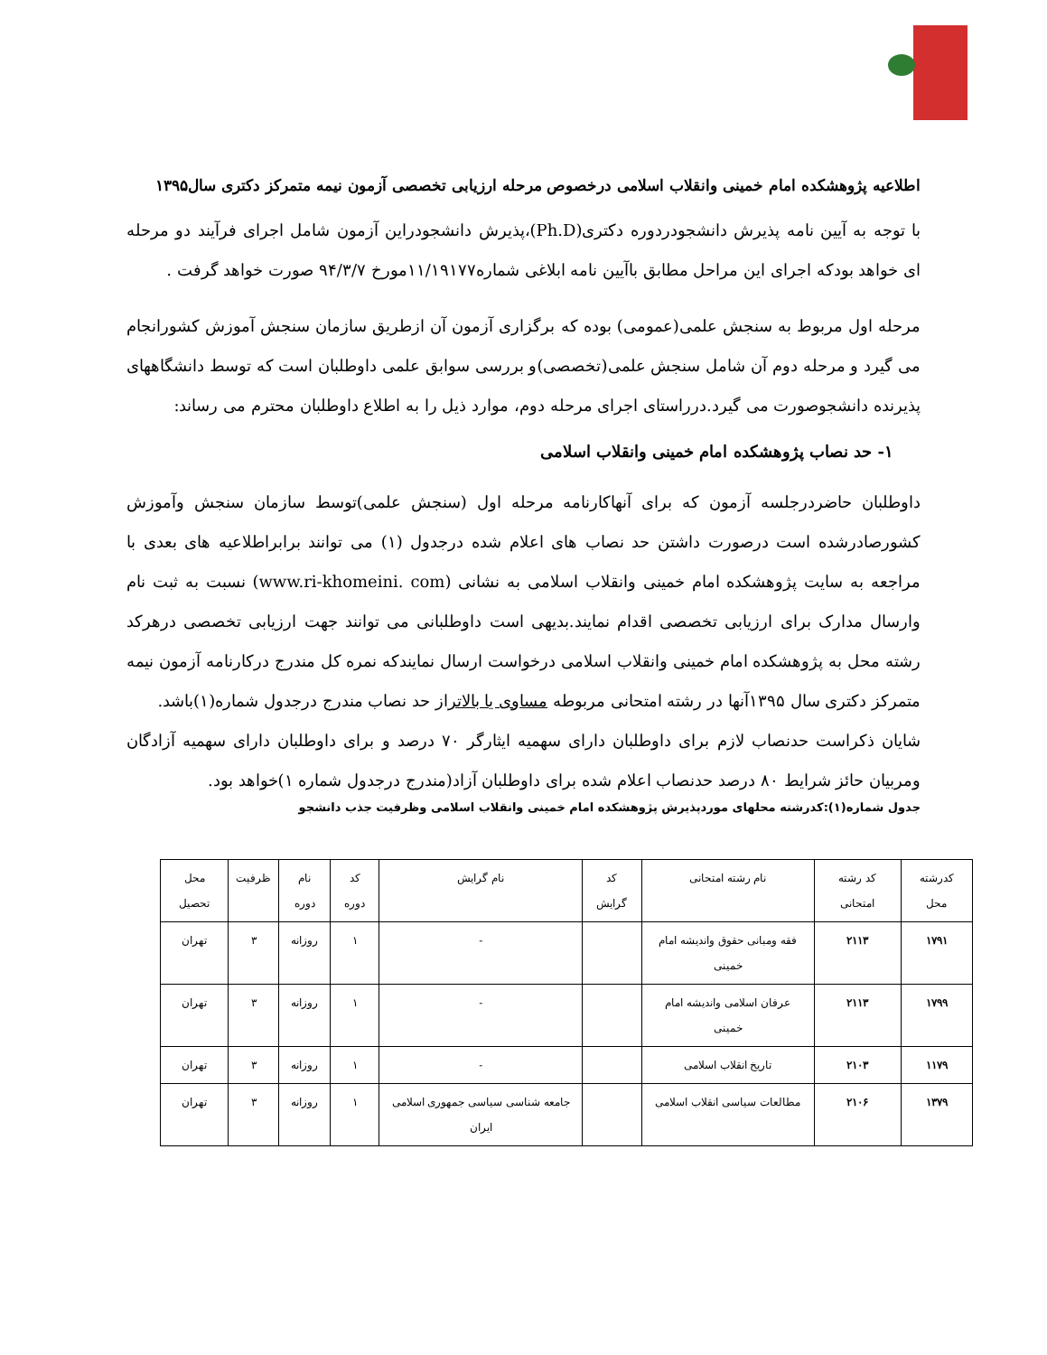اطلاعیه پژوهشکده امام خمینی وانقلاب اسلامی درخصوص مرحله ارزیابی تخصصی آزمون نیمه متمرکز دکتری سال۱۳۹۵
با توجه به آیین نامه پذیرش دانشجودردوره دکتری(Ph.D)،پذیرش دانشجودراین آزمون شامل اجرای فرآیند دو مرحله ای خواهد بودکه اجرای این مراحل مطابق باآیین نامه ابلاغی شماره۱۱/۱۹۱۷۷مورخ ۹۴/۳/۷ صورت خواهد گرفت .
مرحله اول مربوط به سنجش علمی(عمومی) بوده که برگزاری آزمون آن ازطریق سازمان سنجش آموزش کشورانجام می گیرد و مرحله دوم آن شامل سنجش علمی(تخصصی)و بررسی سوابق علمی داوطلبان است که توسط دانشگاههای پذیرنده دانشجوصورت می گیرد.درراستای اجرای مرحله دوم، موارد ذیل را به اطلاع داوطلبان محترم می رساند:
۱- حد نصاب پژوهشکده امام خمینی وانقلاب اسلامی
داوطلبان حاضردرجلسه آزمون که برای آنهاکارنامه مرحله اول (سنجش علمی)توسط سازمان سنجش وآموزش کشورصادرشده است درصورت داشتن حد نصاب های اعلام شده درجدول (۱) می توانند برابراطلاعیه های بعدی با مراجعه به سایت پژوهشکده امام خمینی وانقلاب اسلامی به نشانی (www.ri-khomeini. com) نسبت به ثبت نام وارسال مدارک برای ارزیابی تخصصی اقدام نمایند.بدیهی است داوطلبانی می توانند جهت ارزیابی تخصصی درهرکد رشته محل به پژوهشکده امام خمینی وانقلاب اسلامی درخواست ارسال نمایندکه نمره کل مندرج درکارنامه آزمون نیمه متمرکز دکتری سال ۱۳۹۵آنها در رشته امتحانی مربوطه مساوی یا بالاتراز حد نصاب مندرج درجدول شماره(۱)باشد.
شایان ذکراست حدنصاب لازم برای داوطلبان دارای سهمیه ایثارگر ۷۰ درصد و برای داوطلبان دارای سهمیه آزادگان ومربیان حائز شرایط ۸۰ درصد حدنصاب اعلام شده برای داوطلبان آزاد(مندرج درجدول شماره ۱)خواهد بود.
جدول شماره(۱):کدرشته محلهای موردپذیرش پژوهشکده امام خمینی وانقلاب اسلامی وظرفیت جذب دانشجو
| کدرشته محل | کد رشته امتحانی | نام رشته امتحانی | کد گرایش | نام گرایش | کد دوره | نام دوره | ظرفیت | محل تحصیل |
| --- | --- | --- | --- | --- | --- | --- | --- | --- |
| ۱۷۹۱ | ۲۱۱۳ | فقه ومبانی حقوق واندیشه امام خمینی | | - | ۱ | روزانه | ۳ | تهران |
| ۱۷۹۹ | ۲۱۱۳ | عرفان اسلامی واندیشه امام خمینی | | - | ۱ | روزانه | ۳ | تهران |
| ۱۱۷۹ | ۲۱۰۳ | تاریخ انقلاب اسلامی | | - | ۱ | روزانه | ۳ | تهران |
| ۱۳۷۹ | ۲۱۰۶ | مطالعات سیاسی انقلاب اسلامی | | جامعه شناسی سیاسی جمهوری اسلامی ایران | ۱ | روزانه | ۳ | تهران |